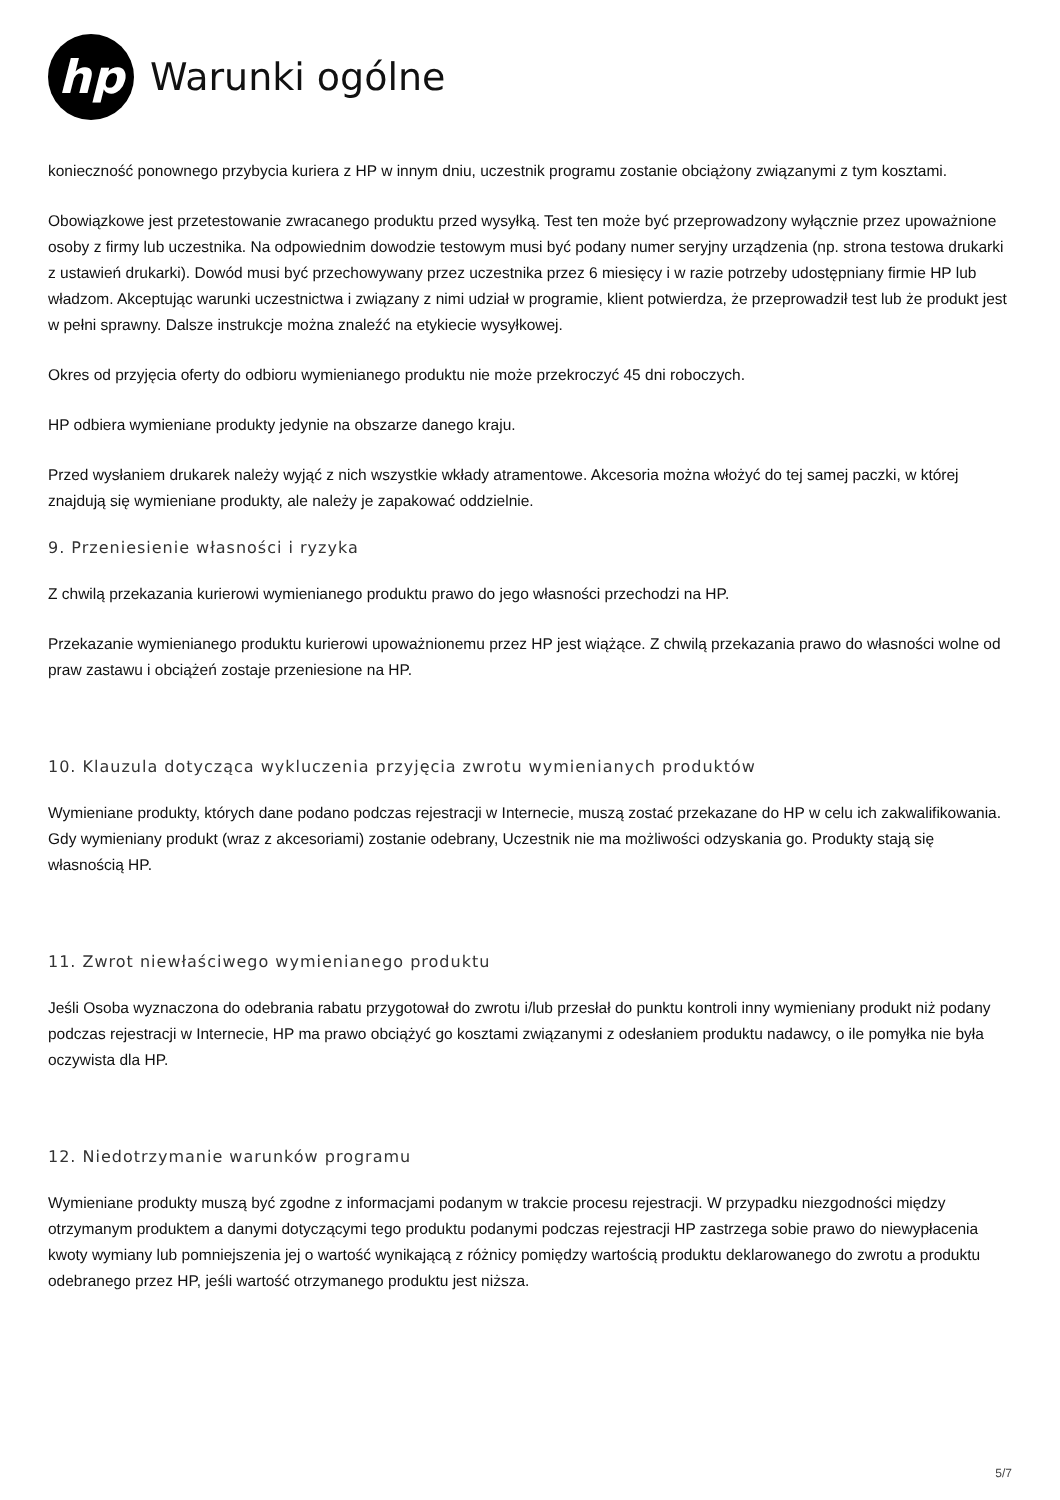hp
Warunki ogólne
konieczność ponownego przybycia kuriera z HP w innym dniu, uczestnik programu zostanie obciążony związanymi z tym kosztami.
Obowiązkowe jest przetestowanie zwracanego produktu przed wysyłką. Test ten może być przeprowadzony wyłącznie przez upoważnione osoby z firmy lub uczestnika. Na odpowiednim dowodzie testowym musi być podany numer seryjny urządzenia (np. strona testowa drukarki z ustawień drukarki). Dowód musi być przechowywany przez uczestnika przez 6 miesięcy i w razie potrzeby udostępniany firmie HP lub władzom. Akceptując warunki uczestnictwa i związany z nimi udział w programie, klient potwierdza, że przeprowadził test lub że produkt jest w pełni sprawny. Dalsze instrukcje można znaleźć na etykiecie wysyłkowej.
Okres od przyjęcia oferty do odbioru wymienianego produktu nie może przekroczyć 45 dni roboczych.
HP odbiera wymieniane produkty jedynie na obszarze danego kraju.
Przed wysłaniem drukarek należy wyjąć z nich wszystkie wkłady atramentowe. Akcesoria można włożyć do tej samej paczki, w której znajdują się wymieniane produkty, ale należy je zapakować oddzielnie.
9. Przeniesienie własności i ryzyka
Z chwilą przekazania kurierowi wymienianego produktu prawo do jego własności przechodzi na HP.
Przekazanie wymienianego produktu kurierowi upoważnionemu przez HP jest wiążące. Z chwilą przekazania prawo do własności wolne od praw zastawu i obciążeń zostaje przeniesione na HP.
10. Klauzula dotycząca wykluczenia przyjęcia zwrotu wymienianych produktów
Wymieniane produkty, których dane podano podczas rejestracji w Internecie, muszą zostać przekazane do HP w celu ich zakwalifikowania. Gdy wymieniany produkt (wraz z akcesoriami) zostanie odebrany, Uczestnik nie ma możliwości odzyskania go. Produkty stają się własnością HP.
11. Zwrot niewłaściwego wymienianego produktu
Jeśli Osoba wyznaczona do odebrania rabatu przygotował do zwrotu i/lub przesłał do punktu kontroli inny wymieniany produkt niż podany podczas rejestracji w Internecie, HP ma prawo obciążyć go kosztami związanymi z odesłaniem produktu nadawcy, o ile pomyłka nie była oczywista dla HP.
12. Niedotrzymanie warunków programu
Wymieniane produkty muszą być zgodne z informacjami podanym w trakcie procesu rejestracji. W przypadku niezgodności między otrzymanym produktem a danymi dotyczącymi tego produktu podanymi podczas rejestracji HP zastrzega sobie prawo do niewypłacenia kwoty wymiany lub pomniejszenia jej o wartość wynikającą z różnicy pomiędzy wartością produktu deklarowanego do zwrotu a produktu odebranego przez HP, jeśli wartość otrzymanego produktu jest niższa.
5/7